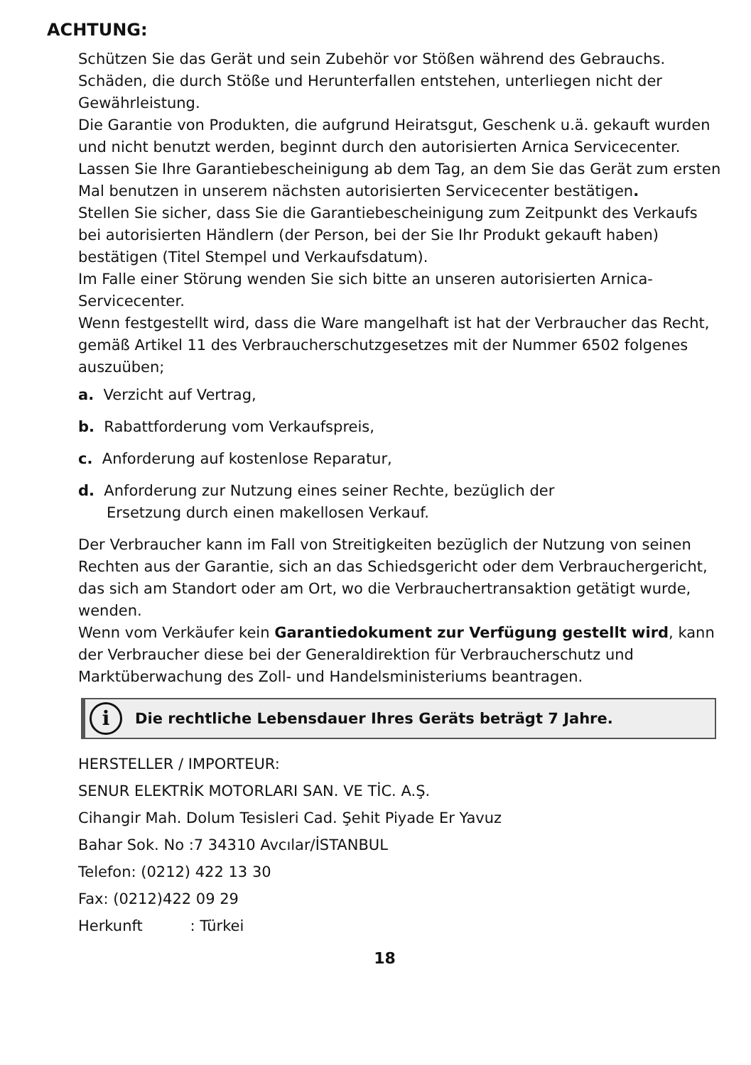ACHTUNG:
Schützen Sie das Gerät und sein Zubehör vor Stößen während des Gebrauchs. Schäden, die durch Stöße und Herunterfallen entstehen, unterliegen nicht der Gewährleistung.
Die Garantie von Produkten, die aufgrund Heiratsgut, Geschenk u.ä. gekauft wurden und nicht benutzt werden, beginnt durch den autorisierten Arnica Servicecenter. Lassen Sie Ihre Garantiebescheinigung ab dem Tag, an dem Sie das Gerät zum ersten Mal benutzen in unserem nächsten autorisierten Servicecenter bestätigen.
Stellen Sie sicher, dass Sie die Garantiebescheinigung zum Zeitpunkt des Verkaufs bei autorisierten Händlern (der Person, bei der Sie Ihr Produkt gekauft haben) bestätigen (Titel Stempel und Verkaufsdatum).
Im Falle einer Störung wenden Sie sich bitte an unseren autorisierten Arnica-Servicecenter.
Wenn festgestellt wird, dass die Ware mangelhaft ist hat der Verbraucher das Recht,
gemäß Artikel 11 des Verbraucherschutzgesetzes mit der Nummer 6502 folgenes auszuüben;
a. Verzicht auf Vertrag,
b. Rabattforderung vom Verkaufspreis,
c. Anforderung auf kostenlose Reparatur,
d. Anforderung zur Nutzung eines seiner Rechte, bezüglich der
Ersetzung durch einen makellosen Verkauf.
Der Verbraucher kann im Fall von Streitigkeiten bezüglich der Nutzung von seinen Rechten aus der Garantie, sich an das Schiedsgericht oder dem Verbrauchergericht, das sich am Standort oder am Ort, wo die Verbrauchertransaktion getätigt wurde, wenden.
Wenn vom Verkäufer kein Garantiedokument zur Verfügung gestellt wird, kann der Verbraucher diese bei der Generaldirektion für Verbraucherschutz und Marktüberwachung des Zoll- und Handelsministeriums beantragen.
i
Die rechtliche Lebensdauer Ihres Geräts beträgt 7 Jahre.
HERSTELLER / IMPORTEUR:
SENUR ELEKTRİK MOTORLARI SAN. VE TİC. A.Ş.
Cihangir Mah. Dolum Tesisleri Cad. Şehit Piyade Er Yavuz
Bahar Sok. No :7 34310 Avcılar/İSTANBUL
Telefon: (0212) 422 13 30
Fax: (0212)422 09 29
Herkunft : Türkei
18